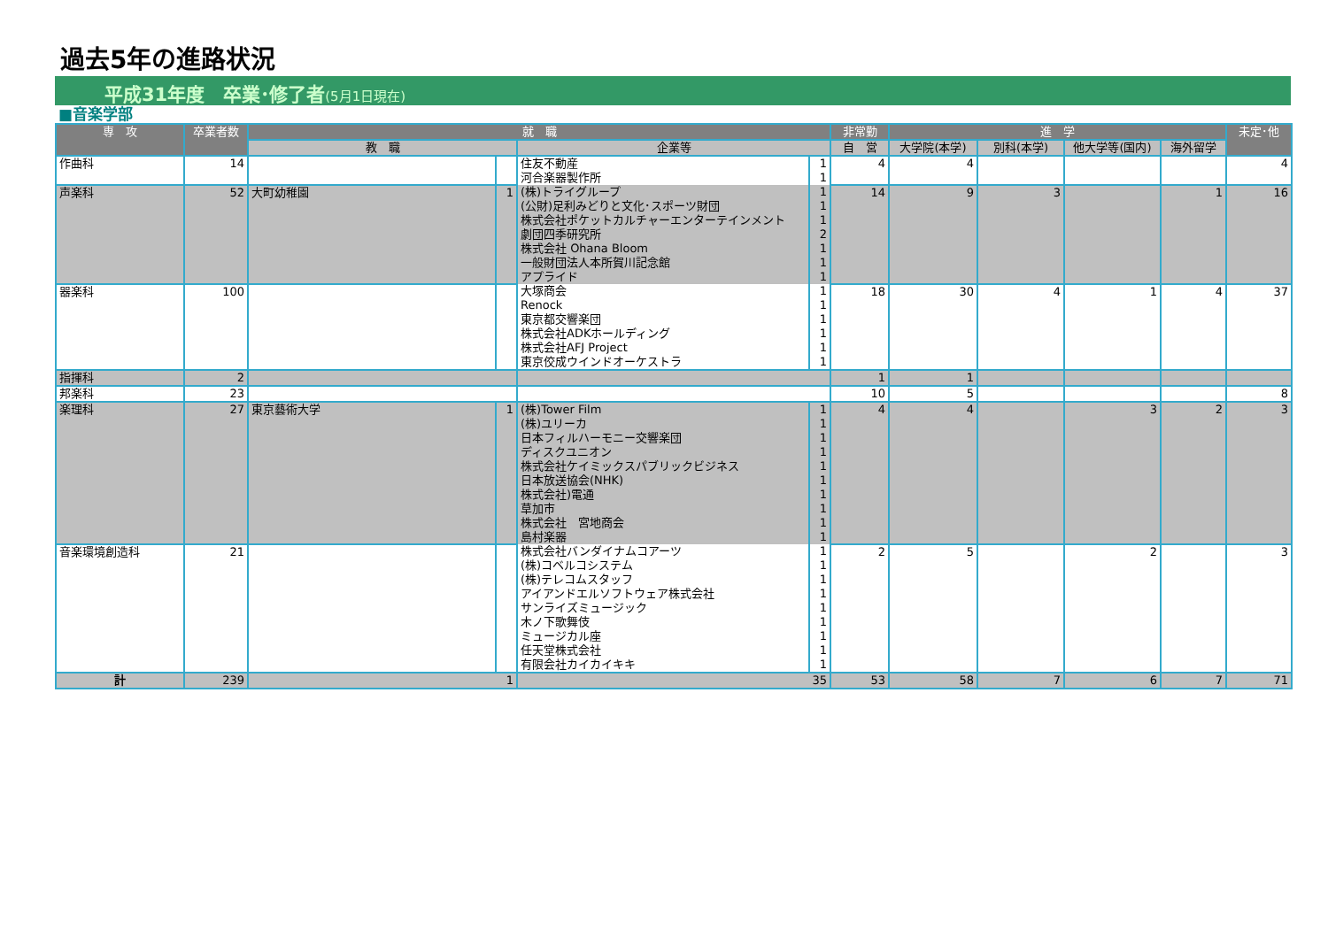過去5年の進路状況
平成31年度　卒業･修了者(5月1日現在)
■音楽学部
| 専 攻 | 卒業者数 | 就 職 | | | | 非常勤 | 進 学 | | | | 未定･他 |
| --- | --- | --- | --- | --- | --- | --- | --- | --- | --- | --- | --- |
| | | 教 職 | | 企業等 | | 自 営 | 大学院(本学) | 別科(本学) | 他大学等(国内) | 海外留学 | |
| 作曲科 | 14 | | | 住友不動産 | 1 | 4 | 4 | | | | 4 |
| | | | | 河合楽器製作所 | 1 | | | | | | |
| 声楽科 | 52 | 大町幼稚園 | 1 | (株)トライグループ | 1 | 14 | 9 | 3 | | 1 | 16 |
| | | | | (公財)足利みどりと文化･スポーツ財団 | 1 | | | | | | |
| | | | | 株式会社ポケットカルチャーエンターテインメント | 1 | | | | | | |
| | | | | 劇団四季研究所 | 2 | | | | | | |
| | | | | 株式会社 Ohana Bloom | 1 | | | | | | |
| | | | | 一般財団法人本所賀川記念館 | 1 | | | | | | |
| | | | | アプライド | 1 | | | | | | |
| 器楽科 | 100 | | | 大塚商会 | 1 | 18 | 30 | 4 | 1 | 4 | 37 |
| | | | | Renock | 1 | | | | | | |
| | | | | 東京都交響楽団 | 1 | | | | | | |
| | | | | 株式会社ADKホールディング | 1 | | | | | | |
| | | | | 株式会社AFJ Project | 1 | | | | | | |
| | | | | 東京佼成ウインドオーケストラ | 1 | | | | | | |
| 指揮科 | 2 | | | | | 1 | 1 | | | | |
| 邦楽科 | 23 | | | | | 10 | 5 | | | | 8 |
| 楽理科 | 27 | 東京藝術大学 | 1 | (株)Tower Film | 1 | 4 | 4 | | 3 | 2 | 3 |
| | | | | (株)ユリーカ | 1 | | | | | | |
| | | | | 日本フィルハーモニー交響楽団 | 1 | | | | | | |
| | | | | ディスクユニオン | 1 | | | | | | |
| | | | | 株式会社ケイミックスパブリックビジネス | 1 | | | | | | |
| | | | | 日本放送協会(NHK) | 1 | | | | | | |
| | | | | 株式会社)電通 | 1 | | | | | | |
| | | | | 草加市 | 1 | | | | | | |
| | | | | 株式会社 宮地商会 | 1 | | | | | | |
| | | | | 島村楽器 | 1 | | | | | | |
| 音楽環境創造科 | 21 | | | 株式会社バンダイナムコアーツ | 1 | 2 | 5 | | 2 | | 3 |
| | | | | (株)コベルコシステム | 1 | | | | | | |
| | | | | (株)テレコムスタッフ | 1 | | | | | | |
| | | | | アイアンドエルソフトウェア株式会社 | 1 | | | | | | |
| | | | | サンライズミュージック | 1 | | | | | | |
| | | | | 木ノ下歌舞伎 | 1 | | | | | | |
| | | | | ミュージカル座 | 1 | | | | | | |
| | | | | 任天堂株式会社 | 1 | | | | | | |
| | | | | 有限会社カイカイキキ | 1 | | | | | | |
| 計 | 239 | 1 | | 35 | | 53 | 58 | 7 | 6 | 7 | 71 |